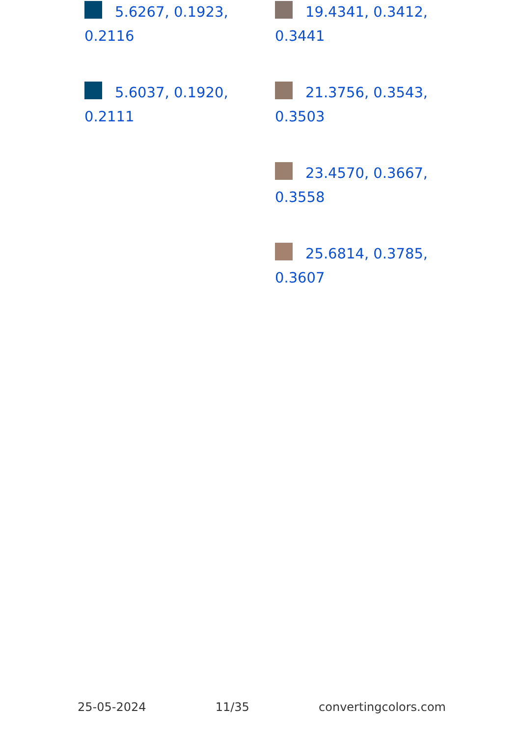5.6267, 0.1923, 0.2116
5.6037, 0.1920, 0.2111
19.4341, 0.3412, 0.3441
21.3756, 0.3543, 0.3503
23.4570, 0.3667, 0.3558
25.6814, 0.3785, 0.3607
25-05-2024 11/35 convertingcolors.com